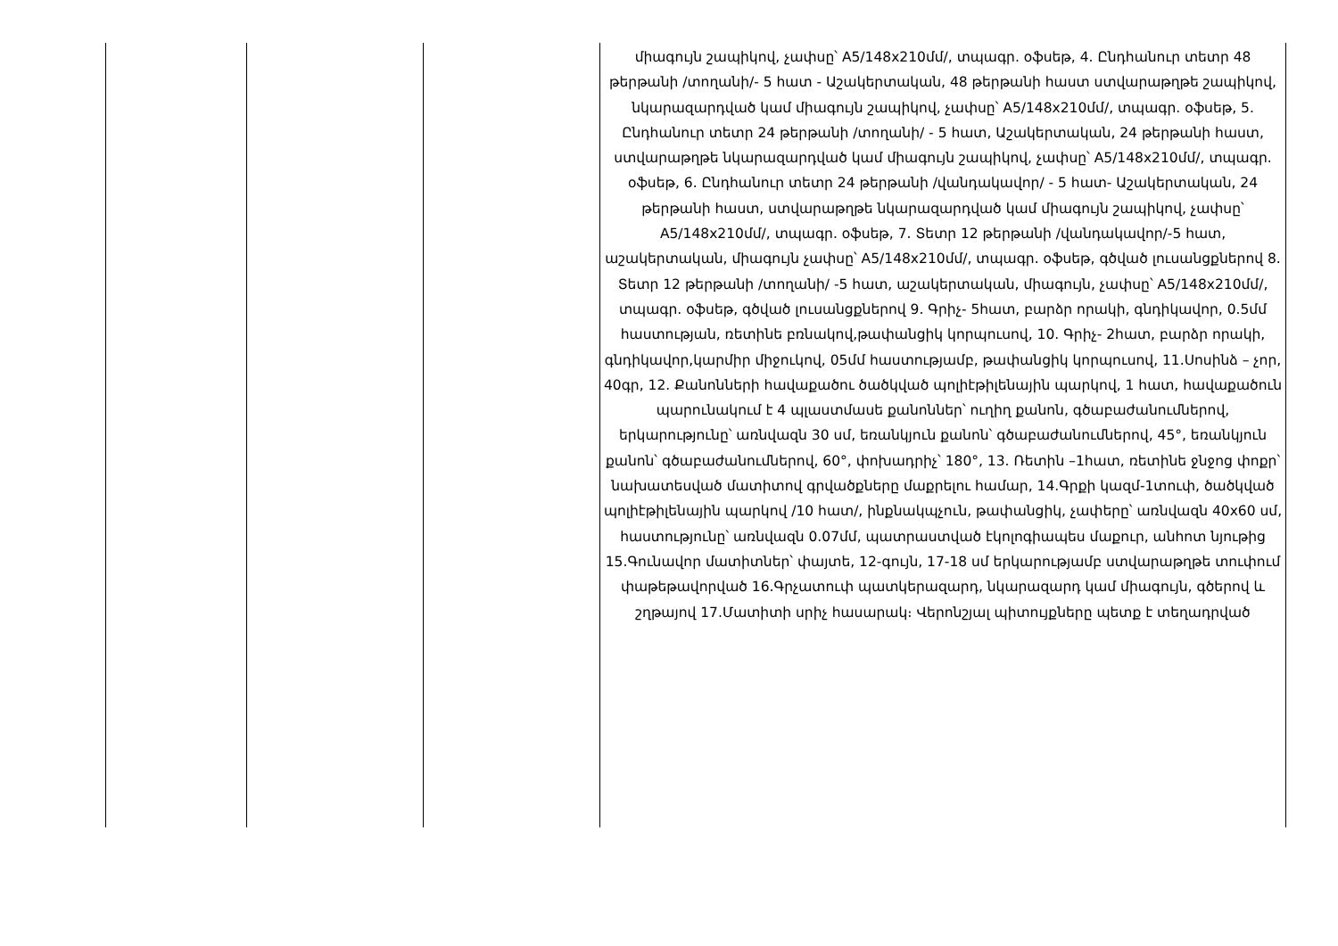| | | | միագույն շապիկով, չափսը՝ A5/148x210մմ/, տպագր. օֆսեթ, 4. Ընդհանուր տետր 48 թերթանի /տողանի/- 5 հատ - Աշակերտական, 48 թերթանի հաստ ստվարաթղթե շապիկով, նկարազարդված կամ միագույն շապիկով, չափսը՝ A5/148x210մմ/, տպագր. օֆսեթ, 5. Ընդհանուր տետր 24 թերթանի /տողանի/ - 5 հատ, Աշակերտական, 24 թերթանի հաստ, ստվարաթղթե նկարազարդված կամ միագույն շապիկով, չափսը՝ A5/148x210մմ/, տպագր. օֆսեթ, 6. Ընդհանուր տետր 24 թերթանի /վանդակավոր/ - 5 հատ- Աշակերտական, 24 թերթանի հաստ, ստվարաթղթե նկարազարդված կամ միագույն շապիկով, չափսը՝ A5/148x210մմ/, տպագր. օֆսեթ, 7. Տետր 12 թերթանի /վանդակավոր/-5 հատ, աշակերտական, միագույն չափսը՝ A5/148x210մմ/, տպագր. օֆսեթ, գծված լուսանցքներով 8. Տետր 12 թերթանի /տողանի/ -5 հատ, աշակերտական, միագույն, չափսը՝ A5/148x210մմ/, տպագր. օֆսեթ, գծված լուսանցքներով 9. Գրիչ- 5հատ, բարձր որակի, գնդիկավոր, 0.5մմ հաստության, ռետինե բռնակով,թափանցիկ կորպուսով, 10. Գրիչ- 2հատ, բարձր որակի, գնդիկավոր,կարմիր միջուկով, 05մմ հաստությամբ, թափանցիկ կորպուսով, 11.Սոսինձ – չոր, 40գր, 12. Քանոնների հավաքածու ծածկված պոլիէթիլենային պարկով, 1 հատ, հավաքածուն պարունակում է 4 պլաստմասե քանոններ՝ ուղիղ քանոն, գծաբաժանումներով, երկարությունը՝ առնվազն 30 սմ, եռանկյուն քանոն՝ գծաբաժանումներով, 45°, եռանկյուն քանոն՝ գծաբաժանումներով, 60°, փոխադրիչ՝ 180°, 13. Ռետին –1հատ, ռետինե ջնջոց փոքր՝ նախատեսված մատիտով գրվածքները մաքրելու համար, 14.Գրքի կազմ-1տուփ, ծածկված պոլիէթիլենային պարկով /10 հատ/, ինքնակպչուն, թափանցիկ, չափերը՝ առնվազն 40x60 սմ, հաստությունը՝ առնվազն 0.07մմ, պատրաստված էկոլոգիապես մաքուր, անհոտ նյութից 15.Գունավոր մատիտներ՝ փայտե, 12-գույն, 17-18 սմ երկարությամբ ստվարաթղթե տուփում փաթեթավորված 16.Գրչատուփ պատկերազարդ, նկարազարդ կամ միագույն, գծերով և շղթայով 17.Մատիտի սրիչ հասարակ։ Վերոնշյալ պիտույքները պետք է տեղադրված |